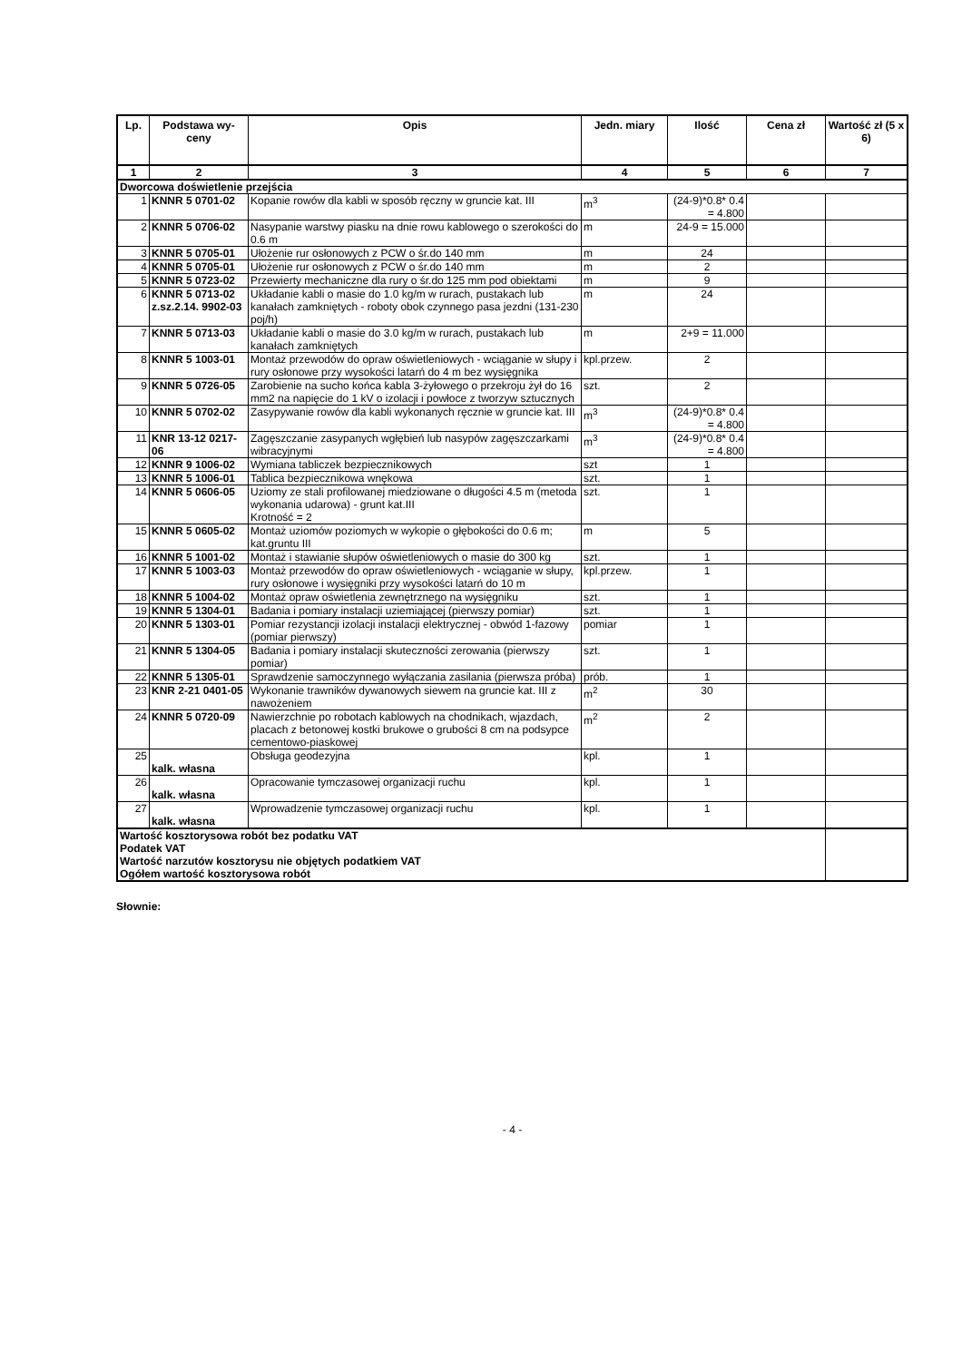| Lp. | Podstawa wy-ceny | Opis | Jedn. miary | Ilość | Cena zł | Wartość zł (5 x 6) |
| --- | --- | --- | --- | --- | --- | --- |
| 1 | 2 | 3 | 4 | 5 | 6 | 7 |
| Dworcowa doświetlenie przejścia | | | | | | |
| 1 | KNNR 5 0701-02 | Kopanie rowów dla kabli w sposób ręczny w gruncie kat. III | m<sup>3</sup> | (24-9)*0.8* 0.4 = 4.800 | | |
| 2 | KNNR 5 0706-02 | Nasypanie warstwy piasku na dnie rowu kablowego o szerokości do 0.6 m | m | 24-9 = 15.000 | | |
| 3 | KNNR 5 0705-01 | Ułożenie rur osłonowych z PCW o śr.do 140 mm | m | 24 | | |
| 4 | KNNR 5 0705-01 | Ułożenie rur osłonowych z PCW o śr.do 140 mm | m | 2 | | |
| 5 | KNNR 5 0723-02 | Przewierty mechaniczne dla rury o śr.do 125 mm pod obiektami | m | 9 | | |
| 6 | KNNR 5 0713-02 z.sz.2.14. 9902-03 | Układanie kabli o masie do 1.0 kg/m w rurach, pustakach lub kanałach zamkniętych - roboty obok czynnego pasa jezdni (131-230 poj/h) | m | 24 | | |
| 7 | KNNR 5 0713-03 | Układanie kabli o masie do 3.0 kg/m w rurach, pustakach lub kanałach zamkniętych | m | 2+9 = 11.000 | | |
| 8 | KNNR 5 1003-01 | Montaż przewodów do opraw oświetleniowych - wciąganie w słupy i rury osłonowe przy wysokości latarń do 4 m bez wysięgnika | kpl.przew. | 2 | | |
| 9 | KNNR 5 0726-05 | Zarobienie na sucho końca kabla 3-żyłowego o przekroju żył do 16 mm2 na napięcie do 1 kV o izolacji i powłoce z tworzyw sztucznych | szt. | 2 | | |
| 10 | KNNR 5 0702-02 | Zasypywanie rowów dla kabli wykonanych ręcznie w gruncie kat. III | m<sup>3</sup> | (24-9)*0.8* 0.4 = 4.800 | | |
| 11 | KNR 13-12 0217-06 | Zagęszczanie zasypanych wgłębień lub nasypów zagęszczarkami wibracyjnymi | m<sup>3</sup> | (24-9)*0.8* 0.4 = 4.800 | | |
| 12 | KNNR 9 1006-02 | Wymiana tabliczek bezpiecznikowych | szt | 1 | | |
| 13 | KNNR 5 1006-01 | Tablica bezpiecznikowa wnękowa | szt. | 1 | | |
| 14 | KNNR 5 0606-05 | Uziomy ze stali profilowanej miedziowane o długości 4.5 m (metoda wykonania udarowa) - grunt kat.III Krotność = 2 | szt. | 1 | | |
| 15 | KNNR 5 0605-02 | Montaż uziomów poziomych w wykopie o głębokości do 0.6 m; kat.gruntu III | m | 5 | | |
| 16 | KNNR 5 1001-02 | Montaż i stawianie słupów oświetleniowych o masie do 300 kg | szt. | 1 | | |
| 17 | KNNR 5 1003-03 | Montaż przewodów do opraw oświetleniowych - wciąganie w słupy, rury osłonowe i wysięgniki przy wysokości latarń do 10 m | kpl.przew. | 1 | | |
| 18 | KNNR 5 1004-02 | Montaż opraw oświetlenia zewnętrznego na wysięgniku | szt. | 1 | | |
| 19 | KNNR 5 1304-01 | Badania i pomiary instalacji uziemiającej (pierwszy pomiar) | szt. | 1 | | |
| 20 | KNNR 5 1303-01 | Pomiar rezystancji izolacji instalacji elektrycznej - obwód 1-fazowy (pomiar pierwszy) | pomiar | 1 | | |
| 21 | KNNR 5 1304-05 | Badania i pomiary instalacji skuteczności zerowania (pierwszy pomiar) | szt. | 1 | | |
| 22 | KNNR 5 1305-01 | Sprawdzenie samoczynnego wyłączania zasilania (pierwsza próba) | prób. | 1 | | |
| 23 | KNR 2-21 0401-05 | Wykonanie trawników dywanowych siewem na gruncie kat. III z nawożeniem | m<sup>2</sup> | 30 | | |
| 24 | KNNR 5 0720-09 | Nawierzchnie po robotach kablowych na chodnikach, wjazdach, placach z betonowej kostki brukowe o grubości 8 cm na podsypce cementowo-piaskowej | m<sup>2</sup> | 2 | | |
| 25 | kalk. własna | Obsługa geodezyjna | kpl. | 1 | | |
| 26 | kalk. własna | Opracowanie tymczasowej organizacji ruchu | kpl. | 1 | | |
| 27 | kalk. własna | Wprowadzenie tymczasowej organizacji ruchu | kpl. | 1 | | |
| Wartość kosztorysowa robót bez podatku VAT Podatek VAT Wartość narzutów kosztorysu nie objętych podatkiem VAT Ogółem wartość kosztorysowa robót | | | | | | |
Słownie:
- 4 -